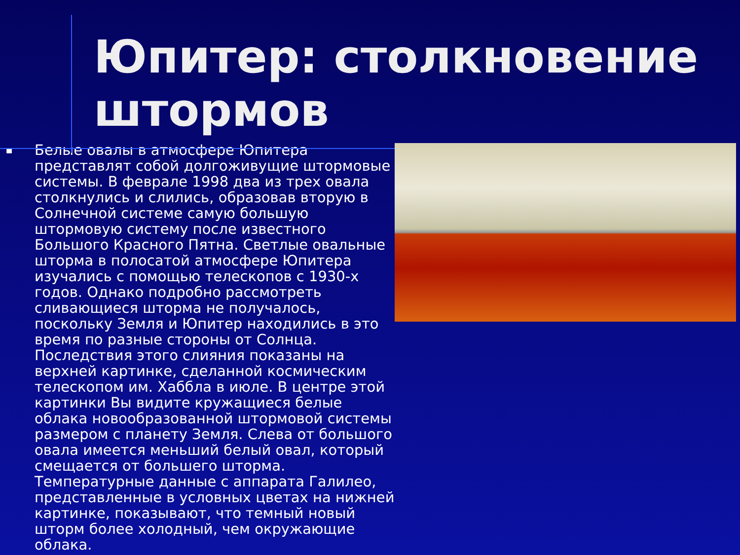Юпитер: столкновение штормов
■
Белые овалы в атмосфере Юпитера представлят собой долгоживущие штормовые системы. В феврале 1998 два из трех овала столкнулись и слились, образовав вторую в Солнечной системе самую большую штормовую систему после известного Большого Красного Пятна. Светлые овальные шторма в полосатой атмосфере Юпитера изучались с помощью телескопов с 1930-х годов. Однако подробно рассмотреть сливающиеся шторма не получалось, поскольку Земля и Юпитер находились в это время по разные стороны от Солнца. Последствия этого слияния показаны на верхней картинке, сделанной космическим телескопом им. Хаббла в июле. В центре этой картинки Вы видите кружащиеся белые облака новообразованной штормовой системы размером с планету Земля. Слева от большого овала имеется меньший белый овал, который смещается от большего шторма. Температурные данные с аппарата Галилео, представленные в условных цветах на нижней картинке, показывают, что темный новый шторм более холодный, чем окружающие облака.